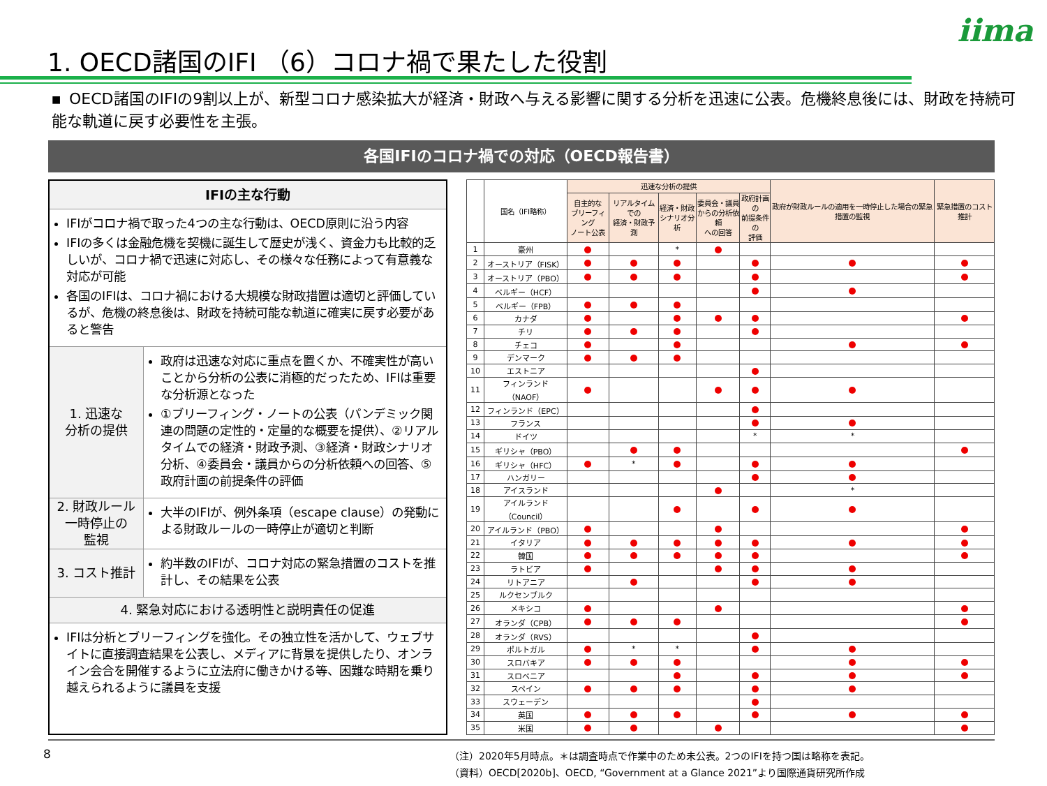iima
1. OECD諸国のIFI （6）コロナ禍で果たした役割
■ OECD諸国のIFIの9割以上が、新型コロナ感染拡大が経済・財政へ与える影響に関する分析を迅速に公表。危機終息後には、財政を持続可能な軌道に戻す必要性を主張。
各国IFIのコロナ禍での対応（OECD報告書）
IFIの主な行動
IFIがコロナ禍で取った4つの主な行動は、OECD原則に沿う内容
IFIの多くは金融危機を契機に誕生して歴史が浅く、資金力も比較的乏しいが、コロナ禍で迅速に対応し、その様々な任務によって有意義な対応が可能
各国のIFIは、コロナ禍における大規模な財政措置は適切と評価しているが、危機の終息後は、財政を持続可能な軌道に確実に戻す必要があると警告
1. 迅速な
分析の提供
政府は迅速な対応に重点を置くか、不確実性が高いことから分析の公表に消極的だったため、IFIは重要な分析源となった
①ブリーフィング・ノートの公表（パンデミック関連の問題の定性的・定量的な概要を提供）、②リアルタイムでの経済・財政予測、③経済・財政シナリオ分析、④委員会・議員からの分析依頼への回答、⑤政府計画の前提条件の評価
2. 財政ルール
一時停止の
監視
大半のIFIが、例外条項（escape clause）の発動による財政ルールの一時停止が適切と判断
3. コスト推計
約半数のIFIが、コロナ対応の緊急措置のコストを推計し、その結果を公表
4. 緊急対応における透明性と説明責任の促進
IFIは分析とブリーフィングを強化。その独立性を活かして、ウェブサイトに直接調査結果を公表し、メディアに背景を提供したり、オンライン会合を開催するように立法府に働きかける等、困難な時期を乗り越えられるように議員を支援
| | 国名（IFI略称） | 迅速な分析の提供 | | | | | 政府が財政ルールの適用を一時停止した場合の緊急措置の監視 | 緊急措置のコスト推計 |
| --- | --- | --- | --- | --- | --- | --- | --- | --- |
| | | 自主的な ブリーフィング ノート公表 | リアルタイムでの 経済・財政予測 | 経済・財政 シナリオ分析 | 委員会・議員 からの分析依頼 への回答 | 政府計画の 前提条件の 評価 | | |
| 1 | 豪州 | | | * | | | | |
| 2 | オーストリア（FISK） | | | | | | | |
| 3 | オーストリア（PBO） | | | | | | | |
| 4 | ベルギー（HCF） | | | | | | | |
| 5 | ベルギー（FPB） | | | | | | | |
| 6 | カナダ | | | | | | | |
| 7 | チリ | | | | | | | |
| 8 | チェコ | | | | | | | |
| 9 | デンマーク | | | | | | | |
| 10 | エストニア | | | | | | | |
| 11 | フィンランド（NAOF） | | | | | | | |
| 12 | フィンランド（EPC） | | | | | | | |
| 13 | フランス | | | | | | | |
| 14 | ドイツ | | | | | * | * | |
| 15 | ギリシャ（PBO） | | | | | | | |
| 16 | ギリシャ（HFC） | | * | | | | | |
| 17 | ハンガリー | | | | | | | |
| 18 | アイスランド | | | | | | * | |
| 19 | アイルランド（Council） | | | | | | | |
| 20 | アイルランド（PBO） | | | | | | | |
| 21 | イタリア | | | | | | | |
| 22 | 韓国 | | | | | | | |
| 23 | ラトビア | | | | | | | |
| 24 | リトアニア | | | | | | | |
| 25 | ルクセンブルク | | | | | | | |
| 26 | メキシコ | | | | | | | |
| 27 | オランダ（CPB） | | | | | | | |
| 28 | オランダ（RVS） | | | | | | | |
| 29 | ポルトガル | | * | * | | | | |
| 30 | スロバキア | | | | | | | |
| 31 | スロベニア | | | | | | | |
| 32 | スペイン | | | | | | | |
| 33 | スウェーデン | | | | | | | |
| 34 | 英国 | | | | | | | |
| 35 | 米国 | | | | | | | |
（注）2020年5月時点。＊は調査時点で作業中のため未公表。2つのIFIを持つ国は略称を表記。
（資料）OECD[2020b]、OECD, “Government at a Glance 2021”より国際通貨研究所作成
8